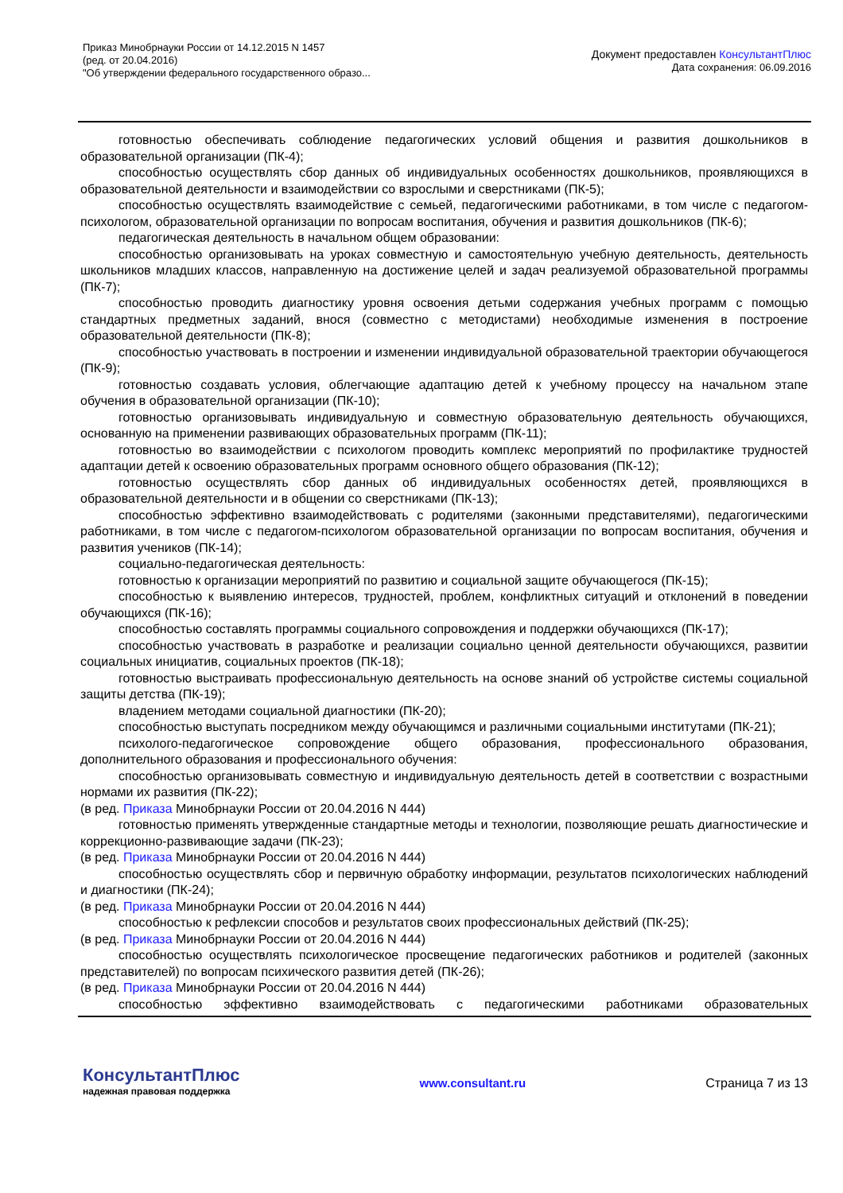Приказ Минобрнауки России от 14.12.2015 N 1457
(ред. от 20.04.2016)
"Об утверждении федерального государственного образо...
Документ предоставлен КонсультантПлюс
Дата сохранения: 06.09.2016
готовностью обеспечивать соблюдение педагогических условий общения и развития дошкольников в образовательной организации (ПК-4);
способностью осуществлять сбор данных об индивидуальных особенностях дошкольников, проявляющихся в образовательной деятельности и взаимодействии со взрослыми и сверстниками (ПК-5);
способностью осуществлять взаимодействие с семьей, педагогическими работниками, в том числе с педагогом-психологом, образовательной организации по вопросам воспитания, обучения и развития дошкольников (ПК-6);
педагогическая деятельность в начальном общем образовании:
способностью организовывать на уроках совместную и самостоятельную учебную деятельность, деятельность школьников младших классов, направленную на достижение целей и задач реализуемой образовательной программы (ПК-7);
способностью проводить диагностику уровня освоения детьми содержания учебных программ с помощью стандартных предметных заданий, внося (совместно с методистами) необходимые изменения в построение образовательной деятельности (ПК-8);
способностью участвовать в построении и изменении индивидуальной образовательной траектории обучающегося (ПК-9);
готовностью создавать условия, облегчающие адаптацию детей к учебному процессу на начальном этапе обучения в образовательной организации (ПК-10);
готовностью организовывать индивидуальную и совместную образовательную деятельность обучающихся, основанную на применении развивающих образовательных программ (ПК-11);
готовностью во взаимодействии с психологом проводить комплекс мероприятий по профилактике трудностей адаптации детей к освоению образовательных программ основного общего образования (ПК-12);
готовностью осуществлять сбор данных об индивидуальных особенностях детей, проявляющихся в образовательной деятельности и в общении со сверстниками (ПК-13);
способностью эффективно взаимодействовать с родителями (законными представителями), педагогическими работниками, в том числе с педагогом-психологом образовательной организации по вопросам воспитания, обучения и развития учеников (ПК-14);
социально-педагогическая деятельность:
готовностью к организации мероприятий по развитию и социальной защите обучающегося (ПК-15);
способностью к выявлению интересов, трудностей, проблем, конфликтных ситуаций и отклонений в поведении обучающихся (ПК-16);
способностью составлять программы социального сопровождения и поддержки обучающихся (ПК-17);
способностью участвовать в разработке и реализации социально ценной деятельности обучающихся, развитии социальных инициатив, социальных проектов (ПК-18);
готовностью выстраивать профессиональную деятельность на основе знаний об устройстве системы социальной защиты детства (ПК-19);
владением методами социальной диагностики (ПК-20);
способностью выступать посредником между обучающимся и различными социальными институтами (ПК-21);
психолого-педагогическое сопровождение общего образования, профессионального образования, дополнительного образования и профессионального обучения:
способностью организовывать совместную и индивидуальную деятельность детей в соответствии с возрастными нормами их развития (ПК-22);
(в ред. Приказа Минобрнауки России от 20.04.2016 N 444)
готовностью применять утвержденные стандартные методы и технологии, позволяющие решать диагностические и коррекционно-развивающие задачи (ПК-23);
(в ред. Приказа Минобрнауки России от 20.04.2016 N 444)
способностью осуществлять сбор и первичную обработку информации, результатов психологических наблюдений и диагностики (ПК-24);
(в ред. Приказа Минобрнауки России от 20.04.2016 N 444)
способностью к рефлексии способов и результатов своих профессиональных действий (ПК-25);
(в ред. Приказа Минобрнауки России от 20.04.2016 N 444)
способностью осуществлять психологическое просвещение педагогических работников и родителей (законных представителей) по вопросам психического развития детей (ПК-26);
(в ред. Приказа Минобрнауки России от 20.04.2016 N 444)
способностью эффективно взаимодействовать с педагогическими работниками образовательных
КонсультантПлюс
надежная правовая поддержка
www.consultant.ru Страница 7 из 13